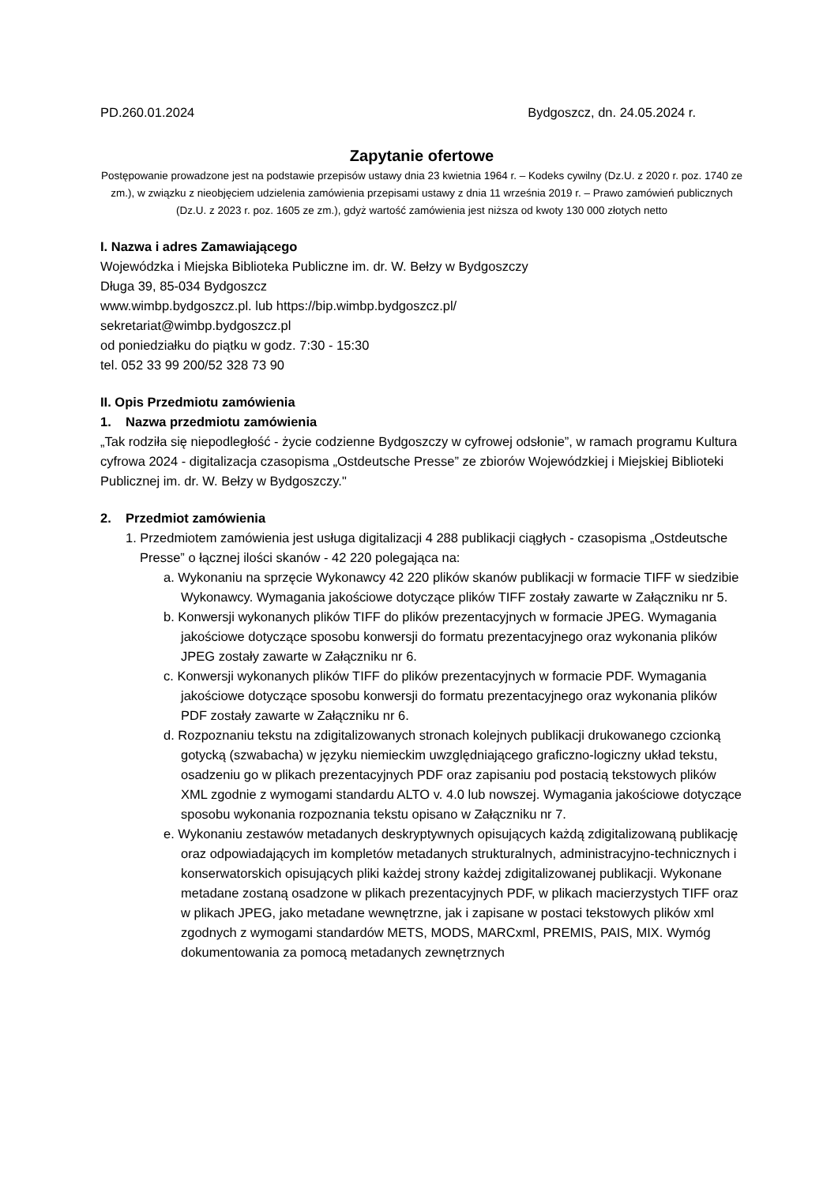PD.260.01.2024 Bydgoszcz, dn. 24.05.2024 r.
Zapytanie ofertowe
Postępowanie prowadzone jest na podstawie przepisów ustawy dnia 23 kwietnia 1964 r. – Kodeks cywilny (Dz.U. z 2020 r. poz. 1740 ze zm.), w związku z nieobjęciem udzielenia zamówienia przepisami ustawy z dnia 11 września 2019 r. – Prawo zamówień publicznych (Dz.U. z 2023 r. poz. 1605 ze zm.), gdyż wartość zamówienia jest niższa od kwoty 130 000 złotych netto
I. Nazwa i adres Zamawiającego
Wojewódzka i Miejska Biblioteka Publiczne im. dr. W. Bełzy w Bydgoszczy
Długa 39, 85-034 Bydgoszcz
www.wimbp.bydgoszcz.pl. lub https://bip.wimbp.bydgoszcz.pl/
sekretariat@wimbp.bydgoszcz.pl
od poniedziałku do piątku w godz. 7:30 - 15:30
tel. 052 33 99 200/52 328 73 90
II. Opis Przedmiotu zamówienia
1. Nazwa przedmiotu zamówienia
„Tak rodziła się niepodległość - życie codzienne Bydgoszczy w cyfrowej odsłonie”, w ramach programu Kultura cyfrowa 2024 - digitalizacja czasopisma „Ostdeutsche Presse” ze zbiorów Wojewódzkiej i Miejskiej Biblioteki Publicznej im. dr. W. Bełzy w Bydgoszczy."
2. Przedmiot zamówienia
1. Przedmiotem zamówienia jest usługa digitalizacji 4 288 publikacji ciągłych - czasopisma „Ostdeutsche Presse” o łącznej ilości skanów - 42 220 polegająca na:
a. Wykonaniu na sprzęcie Wykonawcy 42 220 plików skanów publikacji w formacie TIFF w siedzibie Wykonawcy. Wymagania jakościowe dotyczące plików TIFF zostały zawarte w Załączniku nr 5.
b. Konwersji wykonanych plików TIFF do plików prezentacyjnych w formacie JPEG. Wymagania jakościowe dotyczące sposobu konwersji do formatu prezentacyjnego oraz wykonania plików JPEG zostały zawarte w Załączniku nr 6.
c. Konwersji wykonanych plików TIFF do plików prezentacyjnych w formacie PDF. Wymagania jakościowe dotyczące sposobu konwersji do formatu prezentacyjnego oraz wykonania plików PDF zostały zawarte w Załączniku nr 6.
d. Rozpoznaniu tekstu na zdigitalizowanych stronach kolejnych publikacji drukowanego czcionką gotycką (szwabacha) w języku niemieckim uwzględniającego graficzno-logiczny układ tekstu, osadzeniu go w plikach prezentacyjnych PDF oraz zapisaniu pod postacią tekstowych plików XML zgodnie z wymogami standardu ALTO v. 4.0 lub nowszej. Wymagania jakościowe dotyczące sposobu wykonania rozpoznania tekstu opisano w Załączniku nr 7.
e. Wykonaniu zestawów metadanych deskryptywnych opisujących każdą zdigitalizowaną publikację oraz odpowiadających im kompletów metadanych strukturalnych, administracyjno-technicznych i konserwatorskich opisujących pliki każdej strony każdej zdigitalizowanej publikacji. Wykonane metadane zostaną osadzone w plikach prezentacyjnych PDF, w plikach macierzystych TIFF oraz w plikach JPEG, jako metadane wewnętrzne, jak i zapisane w postaci tekstowych plików xml zgodnych z wymogami standardów METS, MODS, MARCxml, PREMIS, PAIS, MIX. Wymóg dokumentowania za pomocą metadanych zewnętrznych